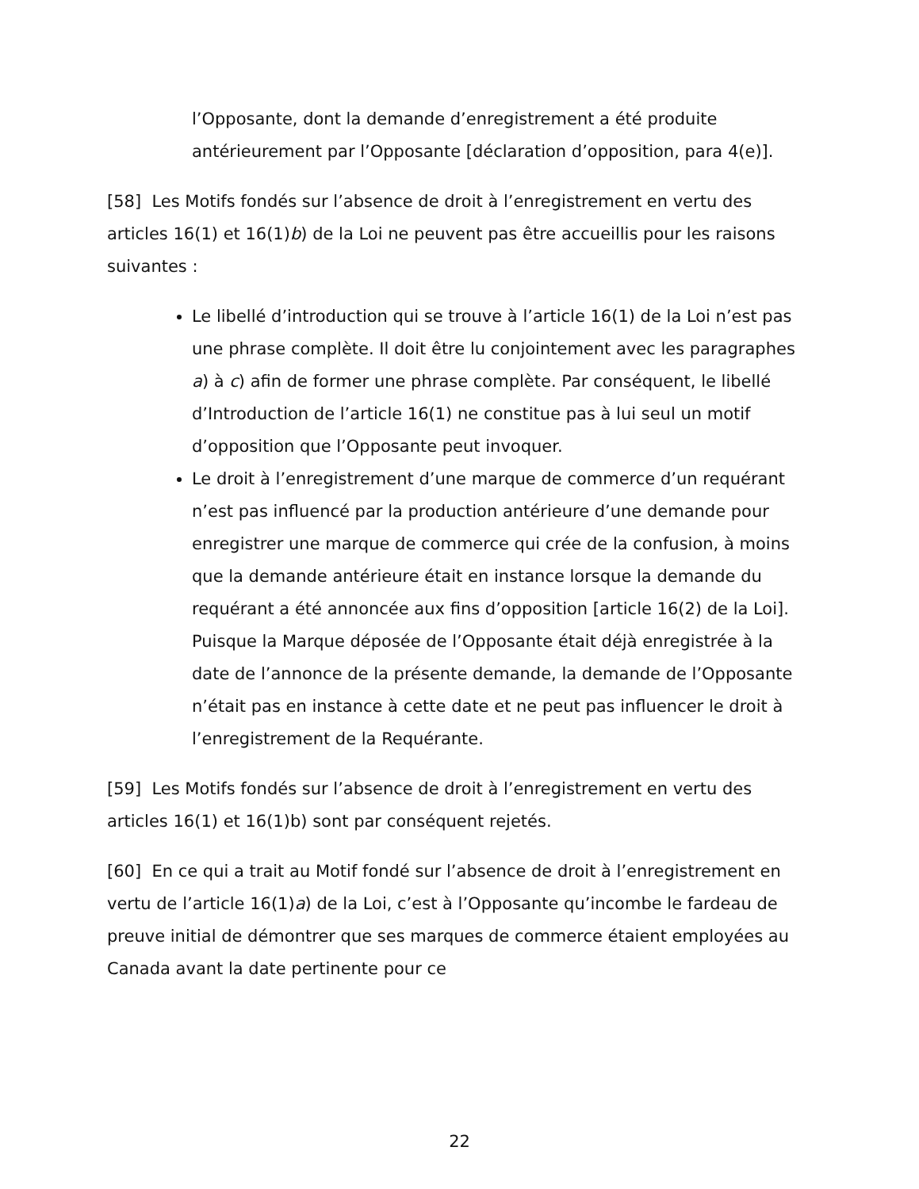l’Opposante, dont la demande d’enregistrement a été produite antérieurement par l’Opposante [déclaration d’opposition, para 4(e)].
[58] Les Motifs fondés sur l’absence de droit à l’enregistrement en vertu des articles 16(1) et 16(1)b) de la Loi ne peuvent pas être accueillis pour les raisons suivantes :
Le libellé d’introduction qui se trouve à l’article 16(1) de la Loi n’est pas une phrase complète. Il doit être lu conjointement avec les paragraphes a) à c) afin de former une phrase complète. Par conséquent, le libellé d’Introduction de l’article 16(1) ne constitue pas à lui seul un motif d’opposition que l’Opposante peut invoquer.
Le droit à l’enregistrement d’une marque de commerce d’un requérant n’est pas influencé par la production antérieure d’une demande pour enregistrer une marque de commerce qui crée de la confusion, à moins que la demande antérieure était en instance lorsque la demande du requérant a été annoncée aux fins d’opposition [article 16(2) de la Loi]. Puisque la Marque déposée de l’Opposante était déjà enregistrée à la date de l’annonce de la présente demande, la demande de l’Opposante n’était pas en instance à cette date et ne peut pas influencer le droit à l’enregistrement de la Requérante.
[59] Les Motifs fondés sur l’absence de droit à l’enregistrement en vertu des articles 16(1) et 16(1)b) sont par conséquent rejetés.
[60] En ce qui a trait au Motif fondé sur l’absence de droit à l’enregistrement en vertu de l’article 16(1)a) de la Loi, c’est à l’Opposante qu’incombe le fardeau de preuve initial de démontrer que ses marques de commerce étaient employées au Canada avant la date pertinente pour ce
22